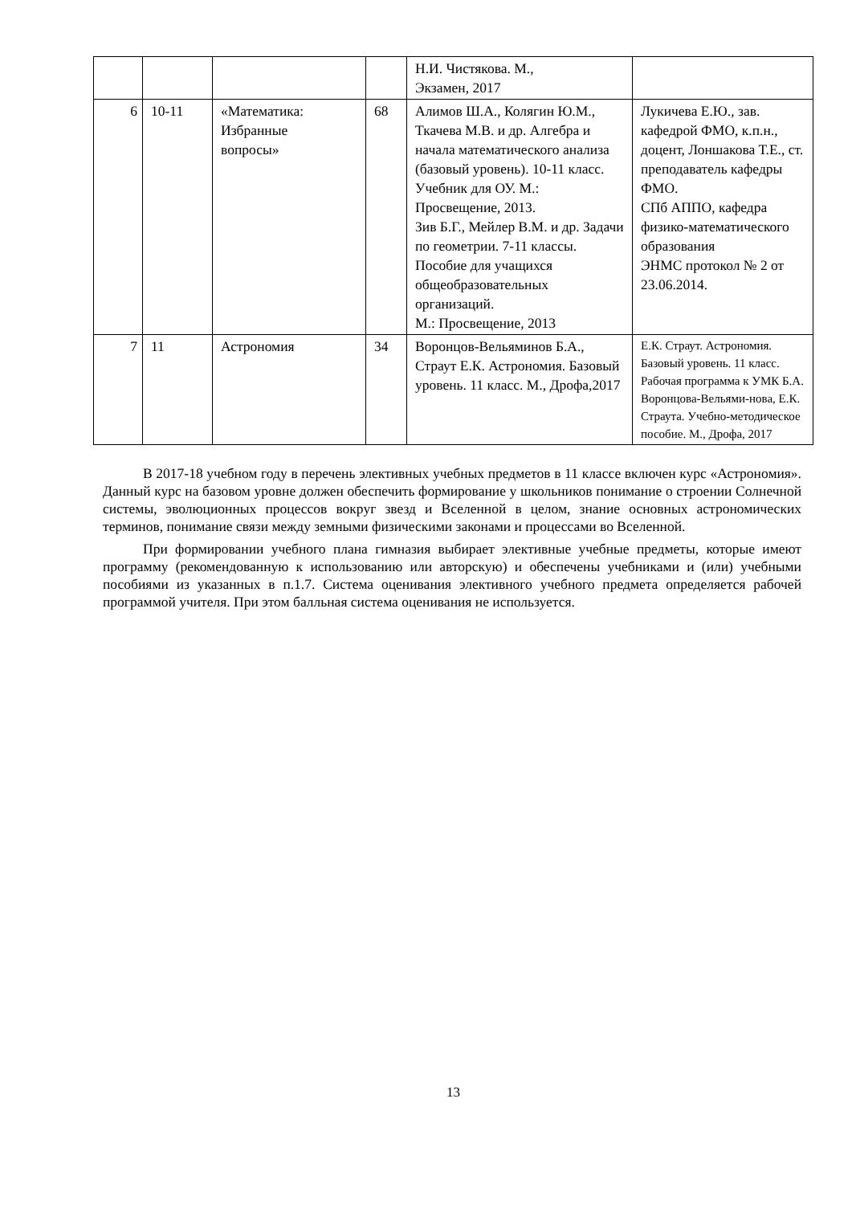| | | | | Н.И. Чистякова. М., Экзамен, 2017 | |
| 6 | 10-11 | «Математика: Избранные вопросы» | 68 | Алимов Ш.А., Колягин Ю.М., Ткачева М.В. и др. Алгебра и начала математического анализа (базовый уровень). 10-11 класс. Учебник для ОУ. М.: Просвещение, 2013. Зив Б.Г., Мейлер В.М. и др. Задачи по геометрии. 7-11 классы. Пособие для учащихся общеобразовательных организаций. М.: Просвещение, 2013 | Лукичева Е.Ю., зав. кафедрой ФМО, к.п.н., доцент, Лоншакова Т.Е., ст. преподаватель кафедры ФМО. СПб АППО, кафедра физико-математического образования ЭНМС протокол № 2 от 23.06.2014. |
| 7 | 11 | Астрономия | 34 | Воронцов-Вельяминов Б.А., Страут Е.К. Астрономия. Базовый уровень. 11 класс. М., Дрофа,2017 | Е.К. Страут. Астрономия. Базовый уровень. 11 класс. Рабочая программа к УМК Б.А. Воронцова-Вельями-нова, Е.К. Страута. Учебно-методическое пособие. М., Дрофа, 2017 |
В 2017-18 учебном году в перечень элективных учебных предметов в 11 классе включен курс «Астрономия». Данный курс на базовом уровне должен обеспечить формирование у школьников понимание о строении Солнечной системы, эволюционных процессов вокруг звезд и Вселенной в целом, знание основных астрономических терминов, понимание связи между земными физическими законами и процессами во Вселенной.
При формировании учебного плана гимназия выбирает элективные учебные предметы, которые имеют программу (рекомендованную к использованию или авторскую) и обеспечены учебниками и (или) учебными пособиями из указанных в п.1.7. Система оценивания элективного учебного предмета определяется рабочей программой учителя. При этом балльная система оценивания не используется.
13